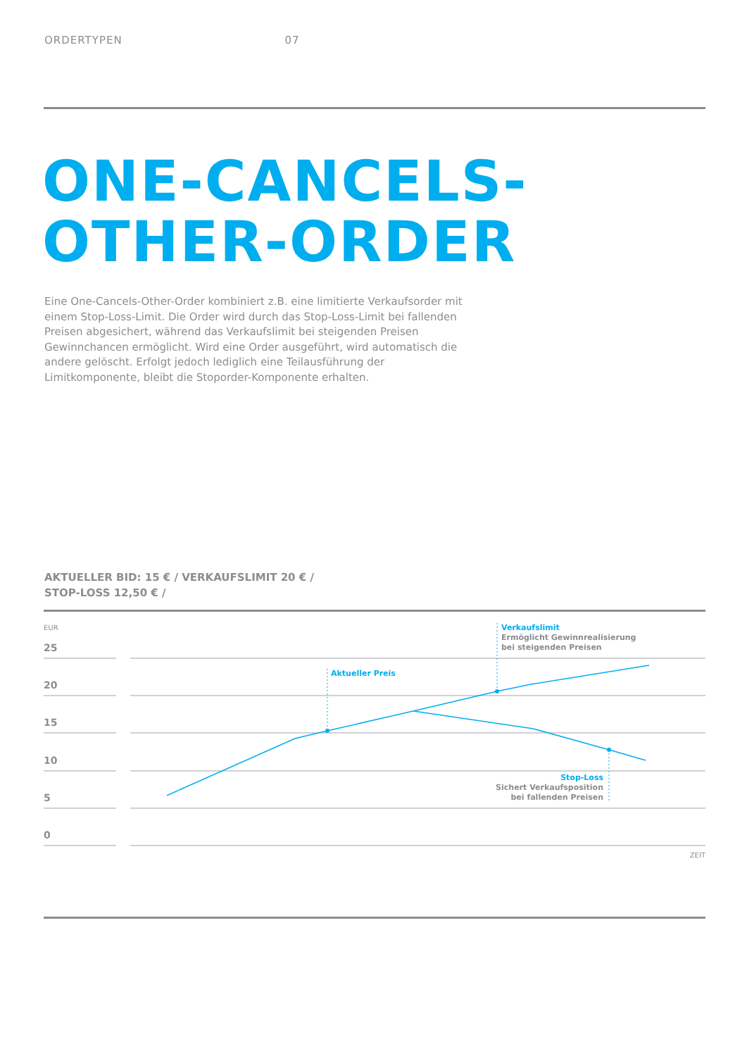ORDERTYPEN 07
ONE-CANCELS-
OTHER-ORDER
Eine One-Cancels-Other-Order kombiniert z.B. eine limitierte Verkaufsorder mit einem Stop-Loss-Limit. Die Order wird durch das Stop-Loss-Limit bei fallenden Preisen abgesichert, während das Verkaufslimit bei steigenden Preisen Gewinnchancen ermöglicht. Wird eine Order ausgeführt, wird automatisch die andere gelöscht. Erfolgt jedoch lediglich eine Teilausführung der Limitkomponente, bleibt die Stoporder-Komponente erhalten.
AKTUELLER BID: 15 € / VERKAUFSLIMIT 20 € /
STOP-LOSS 12,50 € /
EUR
25
20
15
10
5
0
Aktueller Preis
Verkaufslimit
Ermöglicht Gewinnrealisierung
bei steigenden Preisen
Stop-Loss
Sichert Verkaufsposition
bei fallenden Preisen
ZEIT